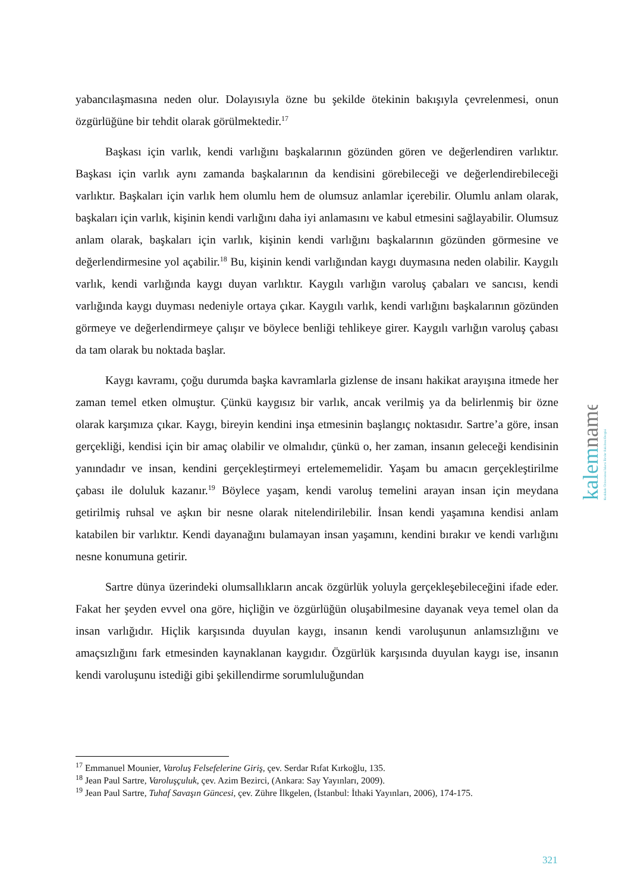yabancılaşmasına neden olur. Dolayısıyla özne bu şekilde ötekinin bakışıyla çevrelenmesi, onun özgürlüğüne bir tehdit olarak görülmektedir.<sup>17</sup>
Başkası için varlık, kendi varlığını başkalarının gözünden gören ve değerlendiren varlıktır. Başkası için varlık aynı zamanda başkalarının da kendisini görebileceği ve değerlendirebileceği varlıktır. Başkaları için varlık hem olumlu hem de olumsuz anlamlar içerebilir. Olumlu anlam olarak, başkaları için varlık, kişinin kendi varlığını daha iyi anlamasını ve kabul etmesini sağlayabilir. Olumsuz anlam olarak, başkaları için varlık, kişinin kendi varlığını başkalarının gözünden görmesine ve değerlendirmesine yol açabilir.<sup>18</sup> Bu, kişinin kendi varlığından kaygı duymasına neden olabilir. Kaygılı varlık, kendi varlığında kaygı duyan varlıktır. Kaygılı varlığın varoluş çabaları ve sancısı, kendi varlığında kaygı duyması nedeniyle ortaya çıkar. Kaygılı varlık, kendi varlığını başkalarının gözünden görmeye ve değerlendirmeye çalışır ve böylece benliği tehlikeye girer. Kaygılı varlığın varoluş çabası da tam olarak bu noktada başlar.
Kaygı kavramı, çoğu durumda başka kavramlarla gizlense de insanı hakikat arayışına itmede her zaman temel etken olmuştur. Çünkü kaygısız bir varlık, ancak verilmiş ya da belirlenmiş bir özne olarak karşımıza çıkar. Kaygı, bireyin kendini inşa etmesinin başlangıç noktasıdır. Sartre’a göre, insan gerçekliği, kendisi için bir amaç olabilir ve olmalıdır, çünkü o, her zaman, insanın geleceği kendisinin yanındadır ve insan, kendini gerçekleştirmeyi ertelememelidir. Yaşam bu amacın gerçekleştirilme çabası ile doluluk kazanır.<sup>19</sup> Böylece yaşam, kendi varoluş temelini arayan insan için meydana getirilmiş ruhsal ve aşkın bir nesne olarak nitelendirilebilir. İnsan kendi yaşamına kendisi anlam katabilen bir varlıktır. Kendi dayanağını bulamayan insan yaşamını, kendini bırakır ve kendi varlığını nesne konumuna getirir.
Sartre dünya üzerindeki olumsallıkların ancak özgürlük yoluyla gerçekleşebileceğini ifade eder. Fakat her şeyden evvel ona göre, hiçliğin ve özgürlüğün oluşabilmesine dayanak veya temel olan da insan varlığıdır. Hiçlik karşısında duyulan kaygı, insanın kendi varoluşunun anlamsızlığını ve amaçsızlığını fark etmesinden kaynaklanan kaygıdır. Özgürlük karşısında duyulan kaygı ise, insanın kendi varoluşunu istediği gibi şekillendirme sorumluluğundan
kalemname
Kırıkkale Üniversitesi İslami İlimler Fakültesi Dergisi
<sup>17</sup> Emmanuel Mounier, Varoluş Felsefelerine Giriş, çev. Serdar Rıfat Kırkoğlu, 135.
<sup>18</sup> Jean Paul Sartre, Varoluşçuluk, çev. Azim Bezirci, (Ankara: Say Yayınları, 2009).
<sup>19</sup> Jean Paul Sartre, Tuhaf Savaşın Güncesi, çev. Zühre İlkgelen, (İstanbul: İthaki Yayınları, 2006), 174-175.
321